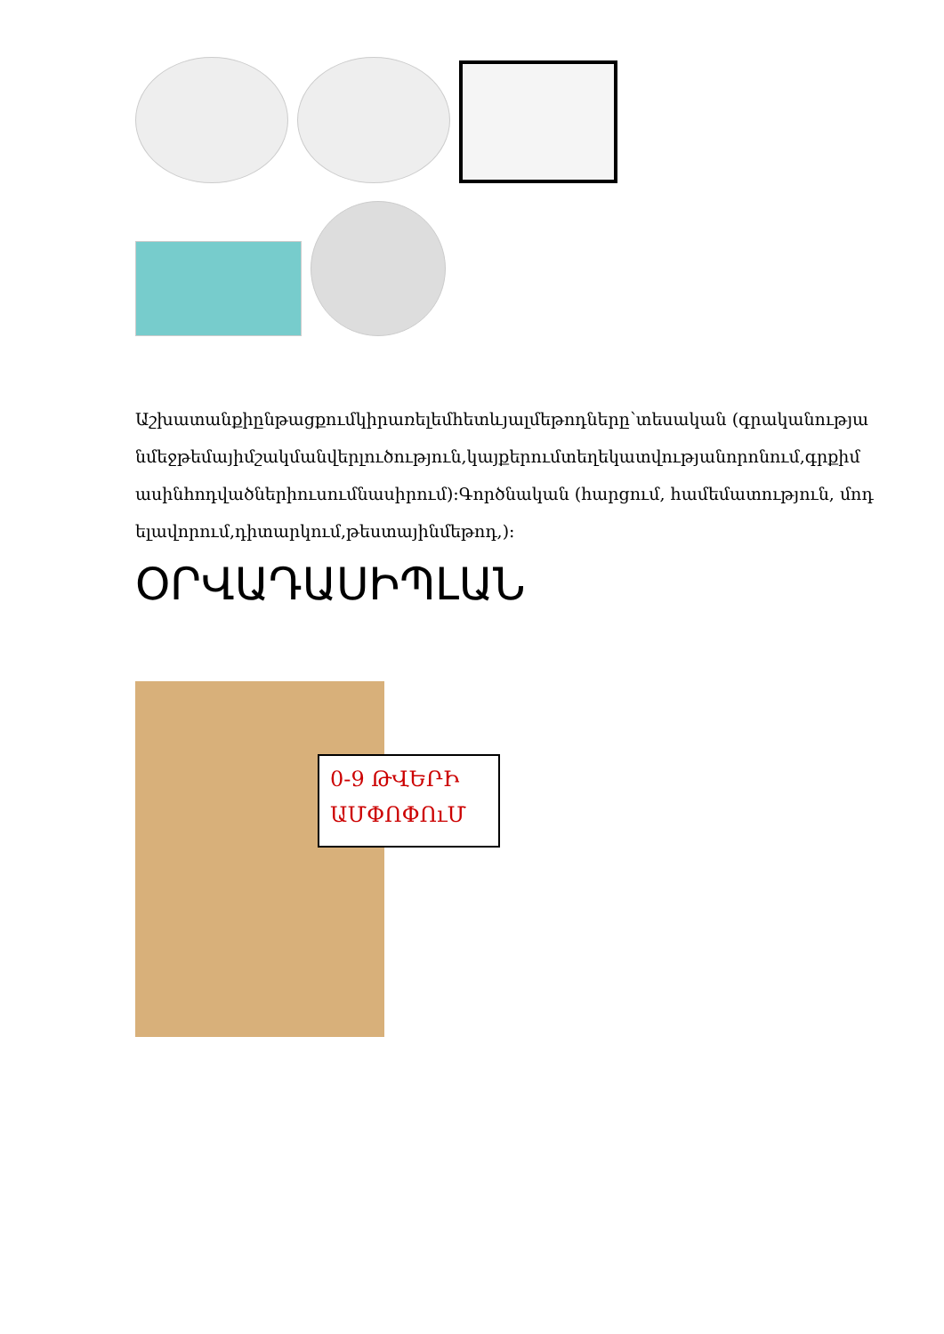Աշխատանքիընթացքումկիրառելեմհետևյալմեթոդները՝տեսական (գրականությանմեջթեմայիմշակմանվերլուծություն,կայքերումտեղեկատվությանորոնում,գրքիմասինհոդվածներիուսումնասիրում):Գործնական (հարցում, համեմատություն, մոդելավորում,դիտարկում,թեստայինմեթոդ,):
ՕՐՎԱԴԱՍԻՊԼԱՆ
0-9 ԹՎԵՐԻ ԱՄՓՈՓՈւՄ